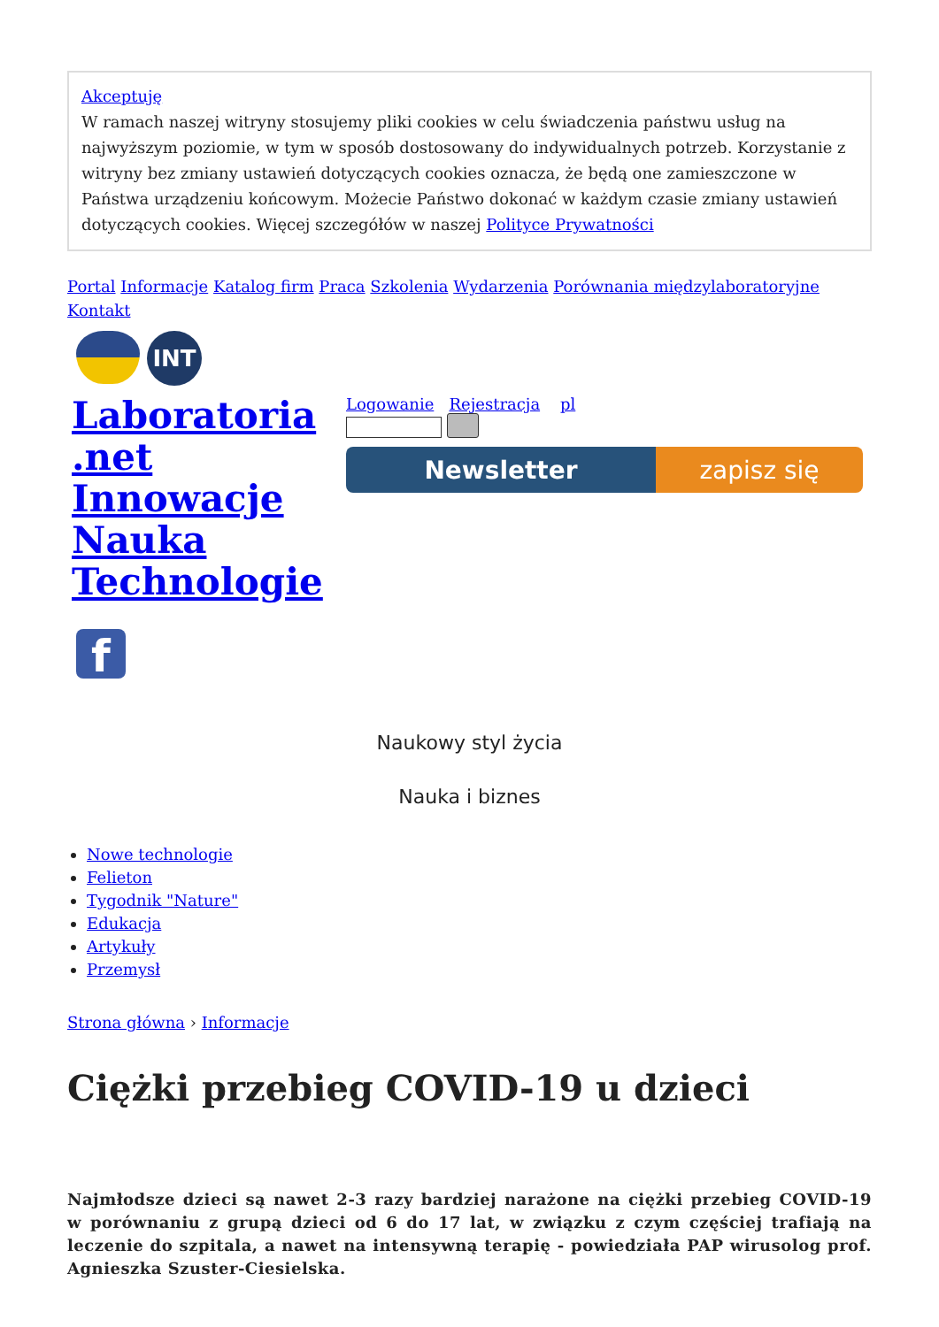Akceptuję
W ramach naszej witryny stosujemy pliki cookies w celu świadczenia państwu usług na najwyższym poziomie, w tym w sposób dostosowany do indywidualnych potrzeb. Korzystanie z witryny bez zmiany ustawień dotyczących cookies oznacza, że będą one zamieszczone w Państwa urządzeniu końcowym. Możecie Państwo dokonać w każdym czasie zmiany ustawień dotyczących cookies. Więcej szczegółów w naszej Polityce Prywatności
Portal Informacje Katalog firm Praca Szkolenia Wydarzenia Porównania międzylaboratoryjne Kontakt
INT
Laboratoria .net Innowacje Nauka Technologie
Logowanie Rejestracja pl
Newsletter zapisz się
f
Naukowy styl życia
Nauka i biznes
Nowe technologie
Felieton
Tygodnik "Nature"
Edukacja
Artykuły
Przemysł
Strona główna › Informacje
Ciężki przebieg COVID-19 u dzieci
Najmłodsze dzieci są nawet 2-3 razy bardziej narażone na ciężki przebieg COVID-19 w porównaniu z grupą dzieci od 6 do 17 lat, w związku z czym częściej trafiają na leczenie do szpitala, a nawet na intensywną terapię - powiedziała PAP wirusolog prof. Agnieszka Szuster-Ciesielska.